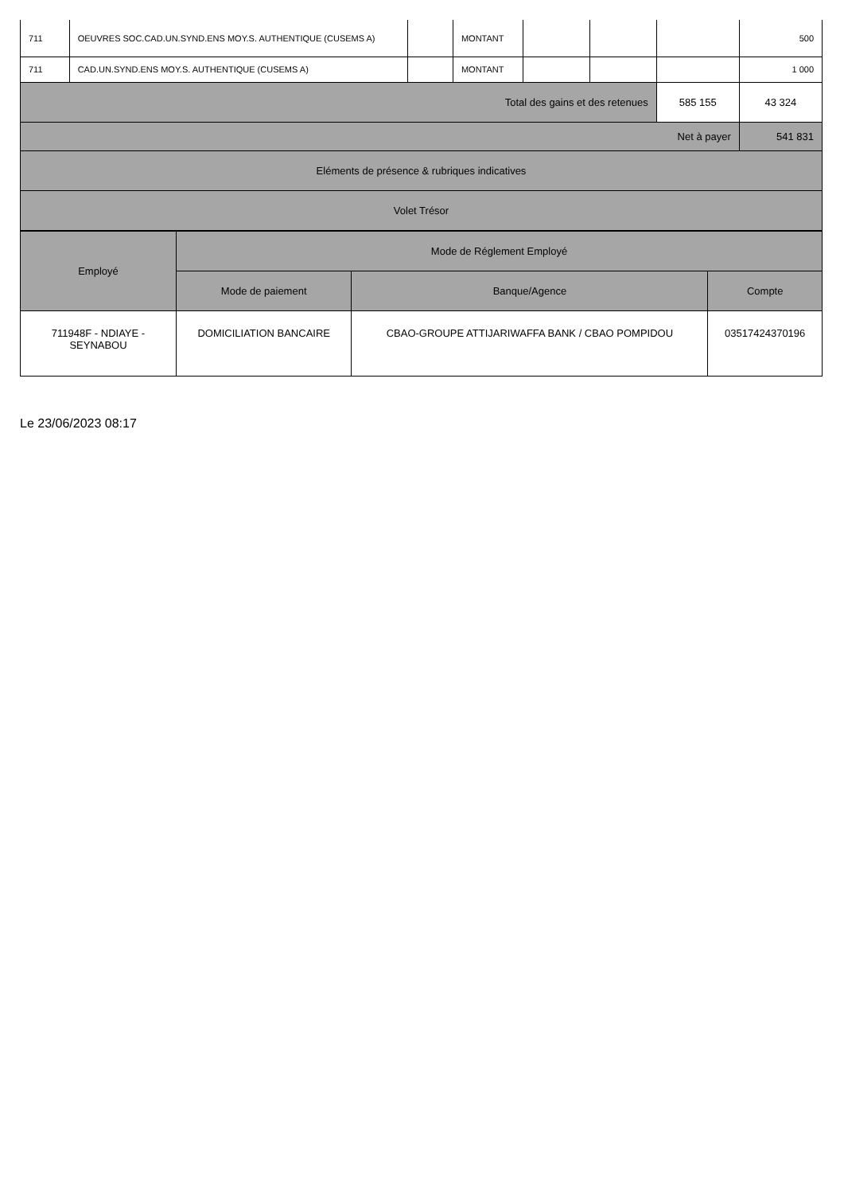| 711 | OEUVRES SOC.CAD.UN.SYND.ENS MOY.S. AUTHENTIQUE (CUSEMS A) | | MONTANT | | | | 500 |
| 711 | CAD.UN.SYND.ENS MOY.S. AUTHENTIQUE (CUSEMS A) | | MONTANT | | | | 1 000 |
| Total des gains et des retenues | | | | | | 585 155 | 43 324 |
| Net à payer | | | | | | | 541 831 |
| Eléments de présence & rubriques indicatives | | | | | | | |
| Volet Trésor | | | | | | | |
| Employé | Mode de Réglement Employé | | |
| --- | --- | --- | --- |
| | Mode de paiement | Banque/Agence | Compte |
| 711948F - NDIAYE - SEYNABOU | DOMICILIATION BANCAIRE | CBAO-GROUPE ATTIJARIWAFFA BANK / CBAO POMPIDOU | 03517424370196 |
Le 23/06/2023 08:17